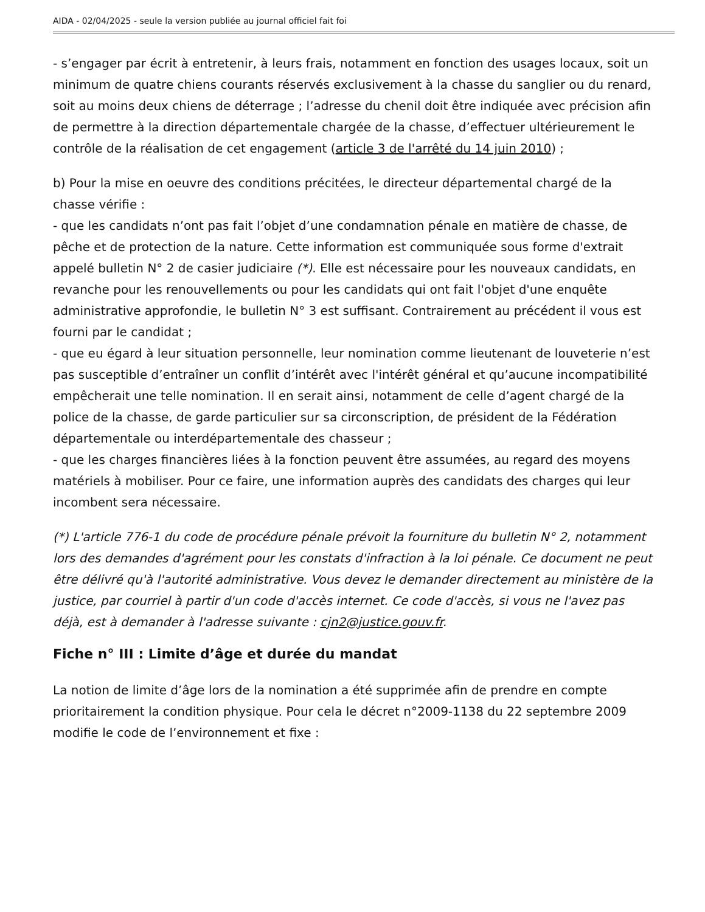AIDA - 02/04/2025 - seule la version publiée au journal officiel fait foi
- s’engager par écrit à entretenir, à leurs frais, notamment en fonction des usages locaux, soit un minimum de quatre chiens courants réservés exclusivement à la chasse du sanglier ou du renard, soit au moins deux chiens de déterrage ; l’adresse du chenil doit être indiquée avec précision afin de permettre à la direction départementale chargée de la chasse, d’effectuer ultérieurement le contrôle de la réalisation de cet engagement (article 3 de l'arrêté du 14 juin 2010) ;
b) Pour la mise en oeuvre des conditions précitées, le directeur départemental chargé de la chasse vérifie :
- que les candidats n’ont pas fait l’objet d’une condamnation pénale en matière de chasse, de pêche et de protection de la nature. Cette information est communiquée sous forme d'extrait appelé bulletin N° 2 de casier judiciaire (*). Elle est nécessaire pour les nouveaux candidats, en revanche pour les renouvellements ou pour les candidats qui ont fait l'objet d'une enquête administrative approfondie, le bulletin N° 3 est suffisant. Contrairement au précédent il vous est fourni par le candidat ;
- que eu égard à leur situation personnelle, leur nomination comme lieutenant de louveterie n’est pas susceptible d’entraîner un conflit d’intérêt avec l'intérêt général et qu’aucune incompatibilité empêcherait une telle nomination. Il en serait ainsi, notamment de celle d’agent chargé de la police de la chasse, de garde particulier sur sa circonscription, de président de la Fédération départementale ou interdépartementale des chasseur ;
- que les charges financières liées à la fonction peuvent être assumées, au regard des moyens matériels à mobiliser. Pour ce faire, une information auprès des candidats des charges qui leur incombent sera nécessaire.
(*) L'article 776-1 du code de procédure pénale prévoit la fourniture du bulletin N° 2, notamment lors des demandes d'agrément pour les constats d'infraction à la loi pénale. Ce document ne peut être délivré qu'à l'autorité administrative. Vous devez le demander directement au ministère de la justice, par courriel à partir d'un code d'accès internet. Ce code d'accès, si vous ne l'avez pas déjà, est à demander à l'adresse suivante : cjn2@justice.gouv.fr.
Fiche n° III : Limite d’âge et durée du mandat
La notion de limite d’âge lors de la nomination a été supprimée afin de prendre en compte prioritairement la condition physique. Pour cela le décret n°2009-1138 du 22 septembre 2009 modifie le code de l’environnement et fixe :